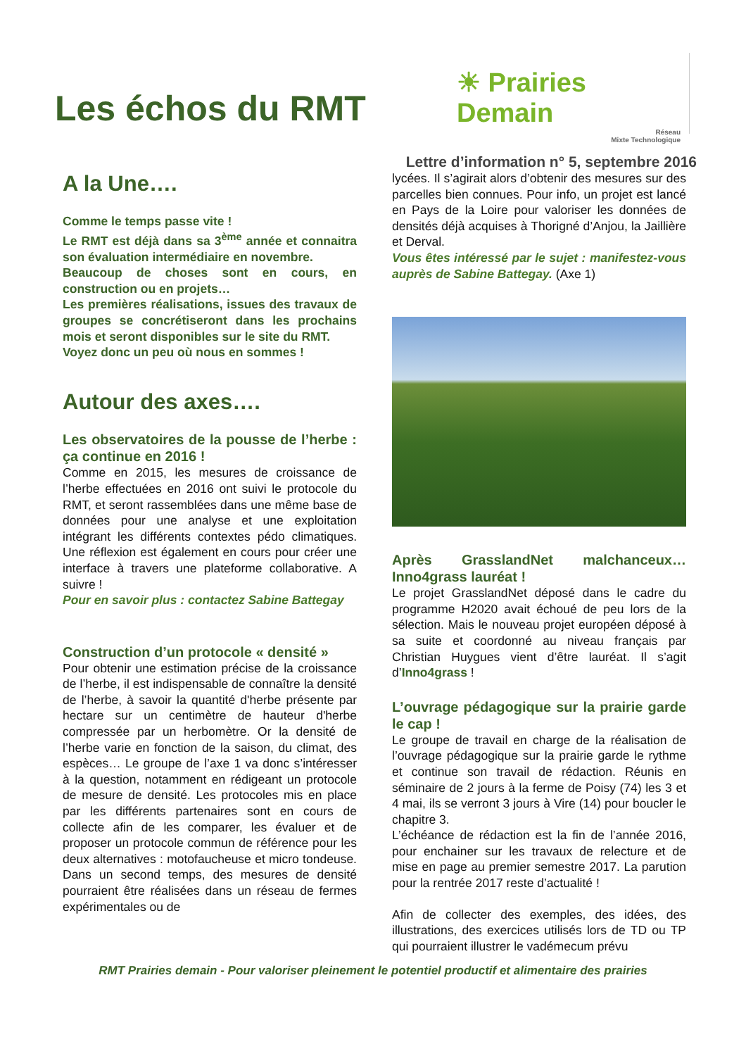Les échos du RMT
☀ Prairies Demain
Réseau
Mixte Technologique
Lettre d’information n° 5, septembre 2016
A la Une….
Comme le temps passe vite !
Le RMT est déjà dans sa 3<sup>ème</sup> année et connaitra son évaluation intermédiaire en novembre.
Beaucoup de choses sont en cours, en construction ou en projets…
Les premières réalisations, issues des travaux de groupes se concrétiseront dans les prochains mois et seront disponibles sur le site du RMT.
Voyez donc un peu où nous en sommes !
Autour des axes….
Les observatoires de la pousse de l’herbe : ça continue en 2016 !
Comme en 2015, les mesures de croissance de l’herbe effectuées en 2016 ont suivi le protocole du RMT, et seront rassemblées dans une même base de données pour une analyse et une exploitation intégrant les différents contextes pédo climatiques. Une réflexion est également en cours pour créer une interface à travers une plateforme collaborative. A suivre !
Pour en savoir plus : contactez Sabine Battegay
Construction d’un protocole « densité »
Pour obtenir une estimation précise de la croissance de l’herbe, il est indispensable de connaître la densité de l’herbe, à savoir la quantité d'herbe présente par hectare sur un centimètre de hauteur d'herbe compressée par un herbomètre. Or la densité de l’herbe varie en fonction de la saison, du climat, des espèces… Le groupe de l’axe 1 va donc s’intéresser à la question, notamment en rédigeant un protocole de mesure de densité. Les protocoles mis en place par les différents partenaires sont en cours de collecte afin de les comparer, les évaluer et de proposer un protocole commun de référence pour les deux alternatives : motofaucheuse et micro tondeuse. Dans un second temps, des mesures de densité pourraient être réalisées dans un réseau de fermes expérimentales ou de
lycées. Il s’agirait alors d’obtenir des mesures sur des parcelles bien connues. Pour info, un projet est lancé en Pays de la Loire pour valoriser les données de densités déjà acquises à Thorigné d’Anjou, la Jaillière et Derval.
Vous êtes intéressé par le sujet : manifestez-vous auprès de Sabine Battegay. (Axe 1)
Après GrasslandNet malchanceux… Inno4grass lauréat !
Le projet GrasslandNet déposé dans le cadre du programme H2020 avait échoué de peu lors de la sélection. Mais le nouveau projet européen déposé à sa suite et coordonné au niveau français par Christian Huygues vient d’être lauréat. Il s’agit d’Inno4grass !
L’ouvrage pédagogique sur la prairie garde le cap !
Le groupe de travail en charge de la réalisation de l’ouvrage pédagogique sur la prairie garde le rythme et continue son travail de rédaction. Réunis en séminaire de 2 jours à la ferme de Poisy (74) les 3 et 4 mai, ils se verront 3 jours à Vire (14) pour boucler le chapitre 3.
L’échéance de rédaction est la fin de l’année 2016, pour enchainer sur les travaux de relecture et de mise en page au premier semestre 2017. La parution pour la rentrée 2017 reste d’actualité !
Afin de collecter des exemples, des idées, des illustrations, des exercices utilisés lors de TD ou TP qui pourraient illustrer le vadémecum prévu
RMT Prairies demain - Pour valoriser pleinement le potentiel productif et alimentaire des prairies